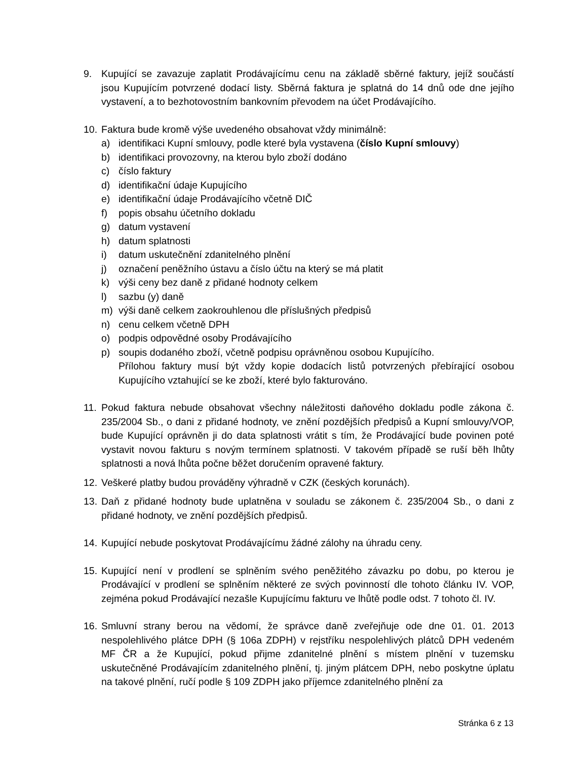9. Kupující se zavazuje zaplatit Prodávajícímu cenu na základě sběrné faktury, jejíž součástí jsou Kupujícím potvrzené dodací listy. Sběrná faktura je splatná do 14 dnů ode dne jejího vystavení, a to bezhotovostním bankovním převodem na účet Prodávajícího.
10.
Faktura bude kromě výše uvedeného obsahovat vždy minimálně:
a) identifikaci Kupní smlouvy, podle které byla vystavena (číslo Kupní smlouvy)
b) identifikaci provozovny, na kterou bylo zboží dodáno
c) číslo faktury
d) identifikační údaje Kupujícího
e) identifikační údaje Prodávajícího včetně DIČ
f) popis obsahu účetního dokladu
g) datum vystavení
h) datum splatnosti
i) datum uskutečnění zdanitelného plnění
j) označení peněžního ústavu a číslo účtu na který se má platit
k) výši ceny bez daně z přidané hodnoty celkem
l) sazbu (y) daně
m) výši daně celkem zaokrouhlenou dle příslušných předpisů
n) cenu celkem včetně DPH
o) podpis odpovědné osoby Prodávajícího
p) soupis dodaného zboží, včetně podpisu oprávněnou osobou Kupujícího.
Přílohou faktury musí být vždy kopie dodacích listů potvrzených přebírající osobou Kupujícího vztahující se ke zboží, které bylo fakturováno.
11.
Pokud faktura nebude obsahovat všechny náležitosti daňového dokladu podle zákona č. 235/2004 Sb., o dani z přidané hodnoty, ve znění pozdějších předpisů a Kupní smlouvy/VOP, bude Kupující oprávněn ji do data splatnosti vrátit s tím, že Prodávající bude povinen poté vystavit novou fakturu s novým termínem splatnosti. V takovém případě se ruší běh lhůty splatnosti a nová lhůta počne běžet doručením opravené faktury.
12.
Veškeré platby budou prováděny výhradně v CZK (českých korunách).
13.
Daň z přidané hodnoty bude uplatněna v souladu se zákonem č. 235/2004 Sb., o dani z přidané hodnoty, ve znění pozdějších předpisů.
14.
Kupující nebude poskytovat Prodávajícímu žádné zálohy na úhradu ceny.
15.
Kupující není v prodlení se splněním svého peněžitého závazku po dobu, po kterou je Prodávající v prodlení se splněním některé ze svých povinností dle tohoto článku IV. VOP, zejména pokud Prodávající nezašle Kupujícímu fakturu ve lhůtě podle odst. 7 tohoto čl. IV.
16.
Smluvní strany berou na vědomí, že správce daně zveřejňuje ode dne 01. 01. 2013 nespolehlivého plátce DPH (§ 106a ZDPH) v rejstříku nespolehlivých plátců DPH vedeném MF ČR a že Kupující, pokud přijme zdanitelné plnění s místem plnění v tuzemsku uskutečněné Prodávajícím zdanitelného plnění, tj. jiným plátcem DPH, nebo poskytne úplatu na takové plnění, ručí podle § 109 ZDPH jako příjemce zdanitelného plnění za
Stránka 6 z 13